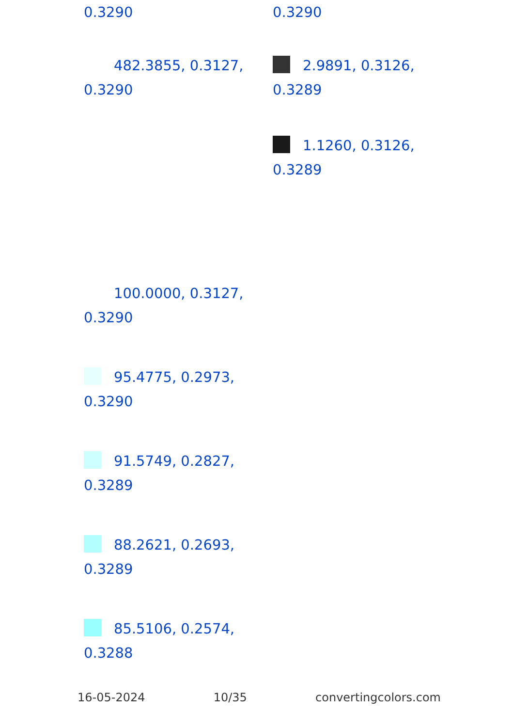0.3290
482.3855, 0.3127,
0.3290
100.0000, 0.3127,
0.3290
95.4775, 0.2973,
0.3290
91.5749, 0.2827,
0.3289
88.2621, 0.2693,
0.3289
85.5106, 0.2574,
0.3288
0.3290
2.9891, 0.3126,
0.3289
1.1260, 0.3126,
0.3289
16-05-2024 10/35 convertingcolors.com